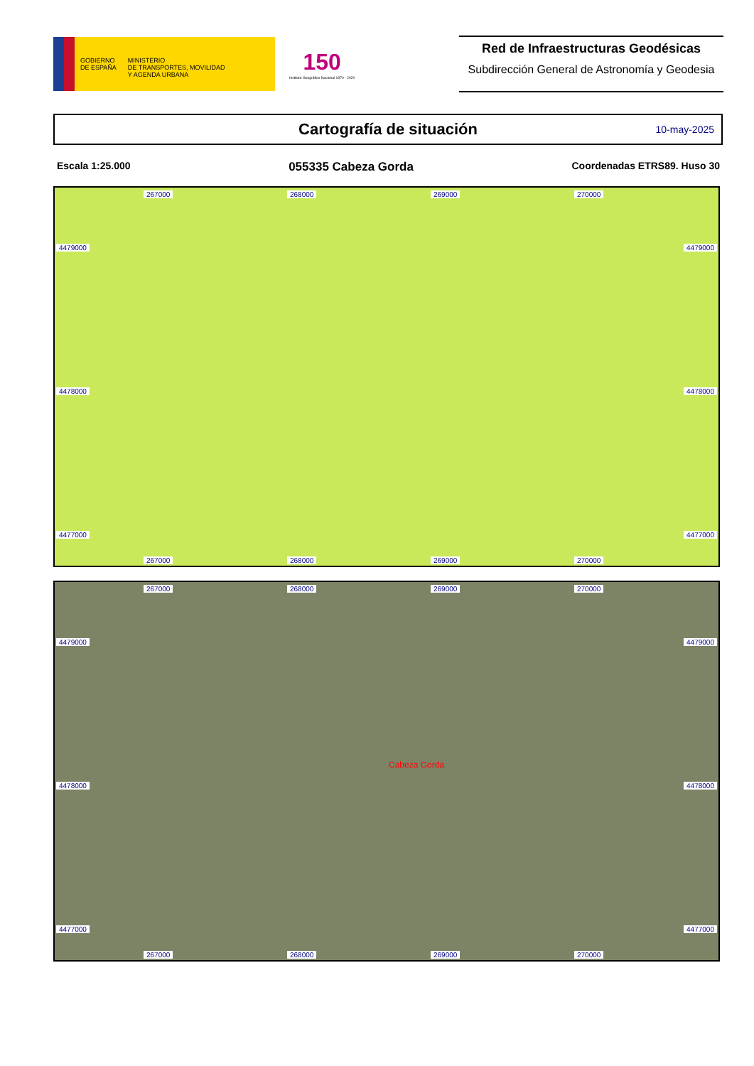GOBIERNO
DE ESPAÑA
MINISTERIO
DE TRANSPORTES, MOVILIDAD
Y AGENDA URBANA
150
Instituto Geográfico Nacional 1870 - 2020
Red de Infraestructuras Geodésicas
Subdirección General de Astronomía y Geodesia
Cartografía de situación 10-may-2025
Escala 1:25.000 055335 Cabeza Gorda Coordenadas ETRS89. Huso 30
267000 268000 269000 270000
4479000 4479000
4478000 4478000
4477000 4477000
267000 268000 269000 270000
267000 268000 269000 270000
4479000 4479000
Cabeza Gorda
4478000 4478000
4477000 4477000
267000 268000 269000 270000